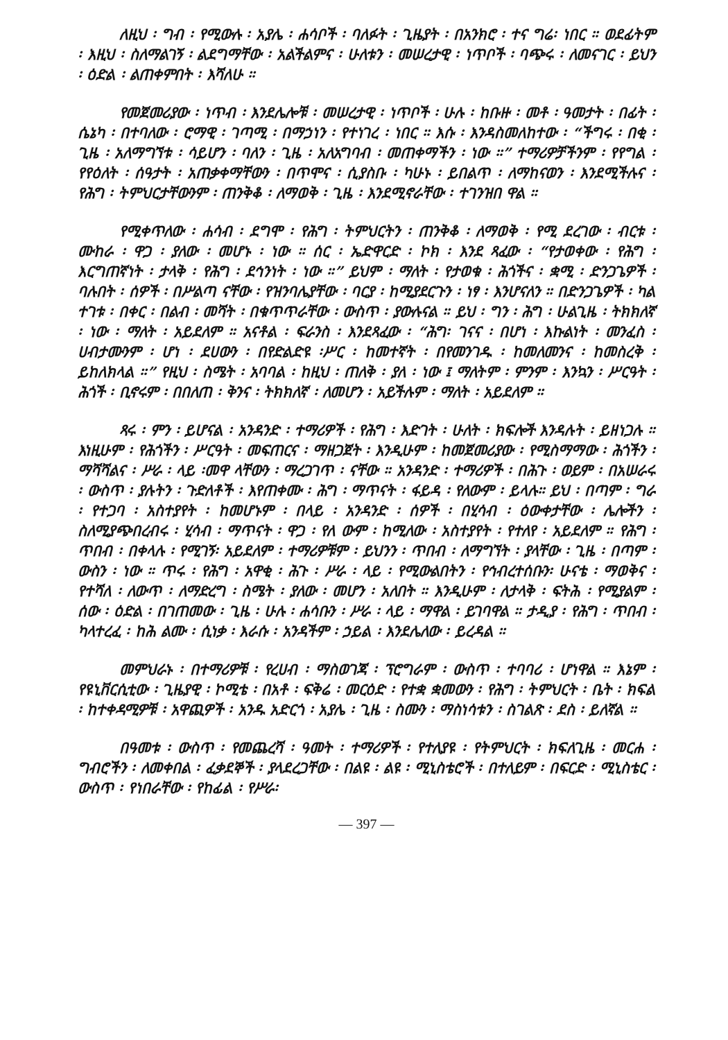ለዚህ ፡ ግብ ፡ የሚውሉ ፡ አያሌ ፡ ሐሳቦች ፡ ባለፉት ፡ ጊዜያት ፡ በአንክሮ ፡ ተና ግሬ፡ ነበር ። ወደፊትም ፡ እዚህ ፡ ስለማልገኝ ፡ ልደግማቸው ፡ አልችልምና ፡ ሁለቱን ፡ መሠረታዊ ፡ ነጥቦች ፡ ባጭሩ ፡ ለመናገር ፡ ይህን ፡ ዕድል ፡ ልጠቀምበት ፡ እሻለሁ ።
የመጀመሪያው ፡ ነጥብ ፡ እንደሌሎቹ ፡ መሠረታዊ ፡ ነጥቦች ፡ ሁሉ ፡ ከቡዙ ፡ መቶ ፡ ዓመታት ፡ በፊት ፡ ሴኔካ ፡ በተባለው ፡ ሮማዊ ፡ ገጣሚ ፡ በማኃነን ፡ የተነገረ ፡ ነበር ። እሱ ፡ እንዳስመለከተው ፡ “ችግሩ ፡ በቂ ፡ ጊዜ ፡ አለማግኘቱ ፡ ሳይሆን ፡ ባለን ፡ ጊዜ ፡ አለአግባብ ፡ መጠቀማችን ፡ ነው ።” ተማሪዎቻችንም ፡ የየግል ፡ የየዕለት ፡ ሰዓታት ፡ አጠቃቀማቸውን ፡ በጥሞና ፡ ሲያስቡ ፡ ካሁኑ ፡ ይበልጥ ፡ ለማከናወን ፡ እንደሚችሉና ፡ የሕግ ፡ ትምህርታቸውንም ፡ ጠንቅቆ ፡ ለማወቅ ፡ ጊዜ ፡ እንደሚኖራቸው ፡ ተገንዝበ ዋል ።
የሚቀጥለው ፡ ሐሳብ ፡ ደግሞ ፡ የሕግ ፡ ትምህርትን ፡ ጠንቅቆ ፡ ለማወቅ ፡ የሚ ደረገው ፡ ብርቱ ፡ ሙከራ ፡ ዋጋ ፡ ያለው ፡ መሆኑ ፡ ነው ። ሰር ፡ ኤድዋርድ ፡ ኮክ ፡ እንደ ጻፈው ፡ “የታወቀው ፡ የሕግ ፡ እርግጠኛነት ፡ ታላቅ ፡ የሕግ ፡ ደኅንነት ፡ ነው ።” ይህም ፡ ማለት ፡ የታወቁ ፡ ሕጎችና ፡ ቋሚ ፡ ድንጋጌዎች ፡ ባሉበት ፡ ሰዎች ፡ በሥልጣ ናቸው ፡ የዝንባሌያቸው ፡ ባርያ ፡ ከሚያደርጉን ፡ ነፃ ፡ እንሆናለን ። በድንጋጌዎች ፡ ካል ተገቱ ፡ በቀር ፡ በልብ ፡ መሻት ፡ በቁጥጥራቸው ፡ ውስጥ ፡ ያውሉናል ። ይህ ፡ ግን ፡ ሕግ ፡ ሁልጊዜ ፡ ትክክለኛ ፡ ነው ፡ ማለት ፡ አይደለም ። አናቶል ፡ ፍራንስ ፡ እንደጻፈው ፡ “ሕግ፡ ገናና ፡ በሆነ ፡ እኩልነት ፡ መንፈስ ፡ ሀብታሙንም ፡ ሆነ ፡ ደሀውን ፡ በየድልድዩ ፡ሥር ፡ ከመተኛት ፡ በየመንገዱ ፡ ከመለመንና ፡ ከመስረቅ ፡ ይከለክላል ።” የዚህ ፡ ስሜት ፡ አባባል ፡ ከዚህ ፡ ጠለቅ ፡ ያለ ፡ ነው ፤ ማለትም ፡ ምንም ፡ እንኳን ፡ ሥርዓት ፡ ሕጎች ፡ ቢኖሩም ፡ በበለጠ ፡ ቅንና ፡ ትክክለኛ ፡ ለመሆን ፡ አይችሉም ፡ ማለት ፡ አይደለም ።
ጻሩ ፡ ምን ፡ ይሆናል ፡ አንዳንድ ፡ ተማሪዎች ፡ የሕግ ፡ እድገት ፡ ሁለት ፡ ክፍሎች እንዳሉት ፡ ይዘነጋሉ ። እነዚሁም ፡ የሕጎችን ፡ ሥርዓት ፡ መፍጠርና ፡ ማዘጋጀት ፡ እንዲሁም ፡ ከመጀመሪያው ፡ የሚስማማው ፡ ሕጎችን ፡ ማሻሻልና ፡ ሥራ ፡ ላይ ፡መዋ ላቸውን ፡ ማረጋገጥ ፡ ናቸው ። አንዳንድ ፡ ተማሪዎች ፡ በሕጉ ፡ ወይም ፡ በአሠራሩ ፡ ውስጥ ፡ ያሉትን ፡ ጉድለቶች ፡ እየጠቀሙ ፡ ሕግ ፡ ማጥናት ፡ ፋይዳ ፡ የለውም ፡ ይላሉ። ይህ ፡ በጣም ፡ ግራ ፡ የተጋባ ፡ አስተያየት ፡ ከመሆኑም ፡ በላይ ፡ አንዳንድ ፡ ሰዎች ፡ በሂሳብ ፡ ዕውቀታቸው ፡ ሌሎችን ፡ ስለሚያጭበረብሩ ፡ ሂሳብ ፡ ማጥናት ፡ ዋጋ ፡ የለ ውም ፡ ከሚለው ፡ አስተያየት ፡ የተለየ ፡ አይደለም ። የሕግ ፡ ጥበብ ፡ በቀላሉ ፡ የሚገኝ፡ አይደለም ፡ ተማሪዎቹም ፡ ይህንን ፡ ጥበብ ፡ ለማግኘት ፡ ያላቸው ፡ ጊዜ ፡ በጣም ፡ ውስን ፡ ነው ። ጥሩ ፡ የሕግ ፡ አዋቂ ፡ ሕጉ ፡ ሥራ ፡ ላይ ፡ የሚውልበትን ፡ የኅብረተሰቡን፡ ሁናቴ ፡ ማወቅና ፡ የተሻለ ፡ ለውጥ ፡ ለማድረግ ፡ ስሜት ፡ ያለው ፡ መሆን ፡ አለበት ። እንዲሁም ፡ ለታላቅ ፡ ፍትሕ ፡ የሚያልም ፡ ሰው ፡ ዕድል ፡ በገጠመው ፡ ጊዜ ፡ ሁሉ ፡ ሐሳቡን ፡ ሥራ ፡ ላይ ፡ ማዋል ፡ ይገባዋል ። ታዲያ ፡ የሕግ ፡ ጥበብ ፡ ካላተረፈ ፡ ከሕ ልሙ ፡ ሲነቃ ፡ እራሱ ፡ አንዳችም ፡ ኃይል ፡ እንደሌለው ፡ ይረዳል ።
መምህራኑ ፡ በተማሪዎቹ ፡ የረሀብ ፡ ማስወገጃ ፡ ፕሮግራም ፡ ውስጥ ፡ ተባባሪ ፡ ሆነዋል ። እኔም ፡ የዩኒቨርሲቲው ፡ ጊዜያዊ ፡ ኮሚቴ ፡ በአቶ ፡ ፍቅሬ ፡ መርዕድ ፡ የተቋ ቋመውን ፡ የሕግ ፡ ትምህርት ፡ ቤት ፡ ክፍል ፡ ከተቀዳሚዎቹ ፡ አዋጪዎች ፡ አንዱ አድርጎ ፡ አያሌ ፡ ጊዜ ፡ ስሙን ፡ ማስነሳቱን ፡ ስገልጽ ፡ ደስ ፡ ይለኛል ።
በዓመቱ ፡ ውስጥ ፡ የመጨረሻ ፡ ዓመት ፡ ተማሪዎች ፡ የተለያዩ ፡ የትምህርት ፡ ክፍለጊዜ ፡ መርሐ ፡ ግብሮችን ፡ ለመቀበል ፡ ፈቃደኞች ፡ ያላደረጋቸው ፡ በልዩ ፡ ልዩ ፡ ሚኒስቴሮች ፡ በተለይም ፡ በፍርድ ፡ ሚኒስቴር ፡ ውስጥ ፡ የነበራቸው ፡ የከፊል ፡ የሥራ፡
— 397 —